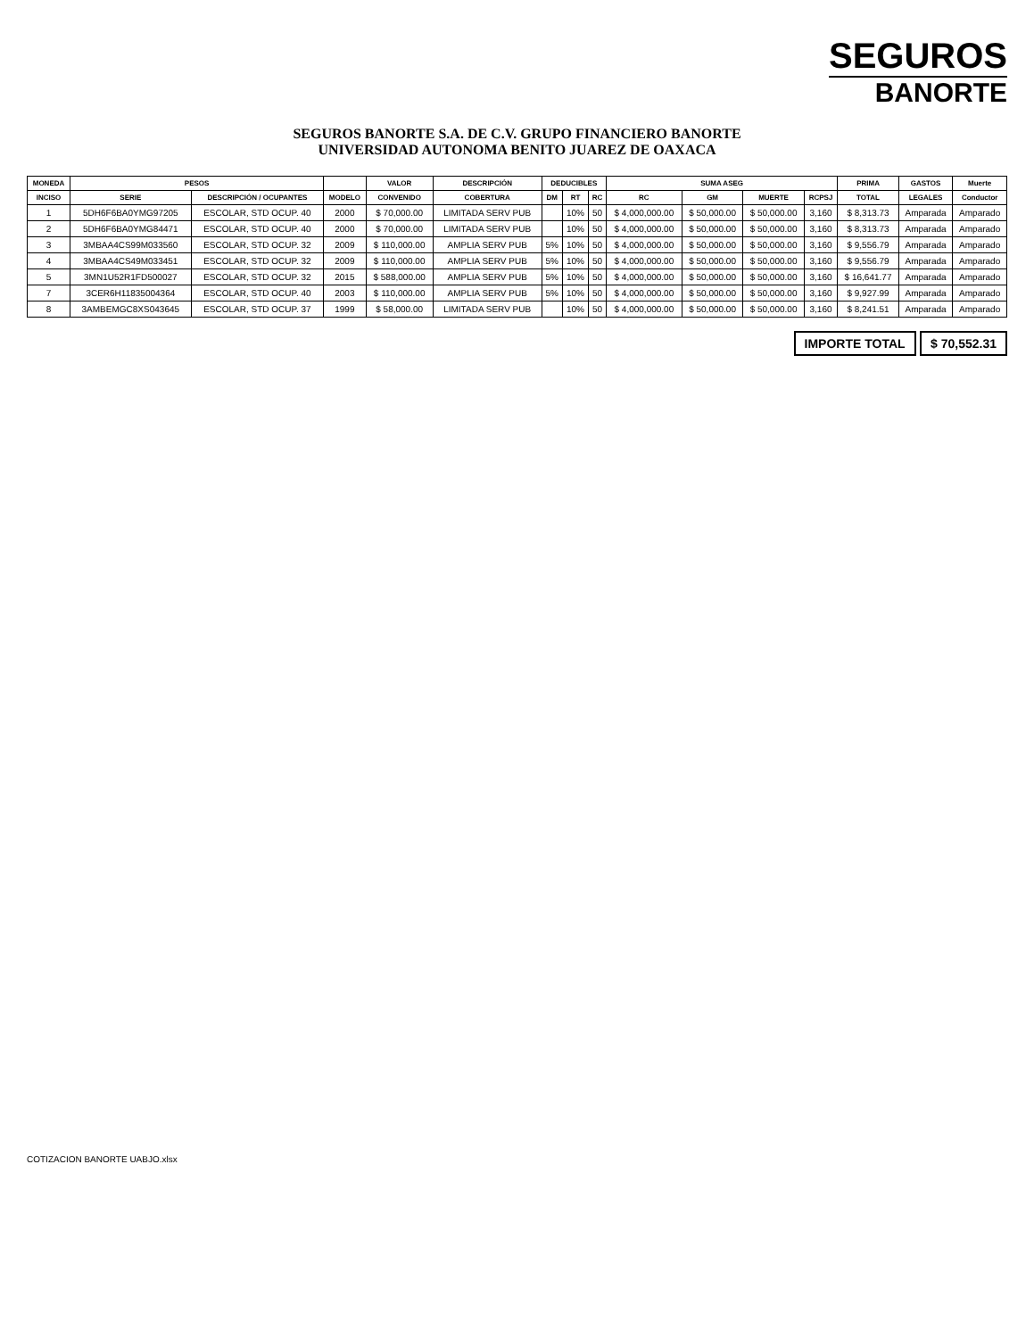SEGUROS
BANORTE
SEGUROS BANORTE S.A. DE C.V. GRUPO FINANCIERO BANORTE
UNIVERSIDAD AUTONOMA BENITO JUAREZ DE OAXACA
| MONEDA | PESOS | | | VALOR | DESCRIPCIÓN | DEDUCIBLES | | | SUMA ASEG | | | | PRIMA | GASTOS | Muerte |
| --- | --- | --- | --- | --- | --- | --- | --- | --- | --- | --- | --- | --- | --- | --- | --- |
| INCISO | SERIE | DESCRIPCIÓN / OCUPANTES | MODELO | CONVENIDO | COBERTURA | DM | RT | RC | RC | GM | MUERTE | RCPSJ | TOTAL | LEGALES | Conductor |
| 1 | 5DH6F6BA0YMG97205 | ESCOLAR, STD OCUP. 40 | 2000 | $ 70,000.00 | LIMITADA SERV PUB | | 10% | 50 | $ 4,000,000.00 | $ 50,000.00 | $ 50,000.00 | 3,160 | $ 8,313.73 | Amparada | Amparado |
| 2 | 5DH6F6BA0YMG84471 | ESCOLAR, STD OCUP. 40 | 2000 | $ 70,000.00 | LIMITADA SERV PUB | | 10% | 50 | $ 4,000,000.00 | $ 50,000.00 | $ 50,000.00 | 3,160 | $ 8,313.73 | Amparada | Amparado |
| 3 | 3MBAA4CS99M033560 | ESCOLAR, STD OCUP. 32 | 2009 | $ 110,000.00 | AMPLIA SERV PUB | 5% | 10% | 50 | $ 4,000,000.00 | $ 50,000.00 | $ 50,000.00 | 3,160 | $ 9,556.79 | Amparada | Amparado |
| 4 | 3MBAA4CS49M033451 | ESCOLAR, STD OCUP. 32 | 2009 | $ 110,000.00 | AMPLIA SERV PUB | 5% | 10% | 50 | $ 4,000,000.00 | $ 50,000.00 | $ 50,000.00 | 3,160 | $ 9,556.79 | Amparada | Amparado |
| 5 | 3MN1U52R1FD500027 | ESCOLAR, STD OCUP. 32 | 2015 | $ 588,000.00 | AMPLIA SERV PUB | 5% | 10% | 50 | $ 4,000,000.00 | $ 50,000.00 | $ 50,000.00 | 3,160 | $ 16,641.77 | Amparada | Amparado |
| 7 | 3CER6H11835004364 | ESCOLAR, STD OCUP. 40 | 2003 | $ 110,000.00 | AMPLIA SERV PUB | 5% | 10% | 50 | $ 4,000,000.00 | $ 50,000.00 | $ 50,000.00 | 3,160 | $ 9,927.99 | Amparada | Amparado |
| 8 | 3AMBEMGC8XS043645 | ESCOLAR, STD OCUP. 37 | 1999 | $ 58,000.00 | LIMITADA SERV PUB | | 10% | 50 | $ 4,000,000.00 | $ 50,000.00 | $ 50,000.00 | 3,160 | $ 8,241.51 | Amparada | Amparado |
IMPORTE TOTAL $ 70,552.31
COTIZACION BANORTE UABJO.xlsx